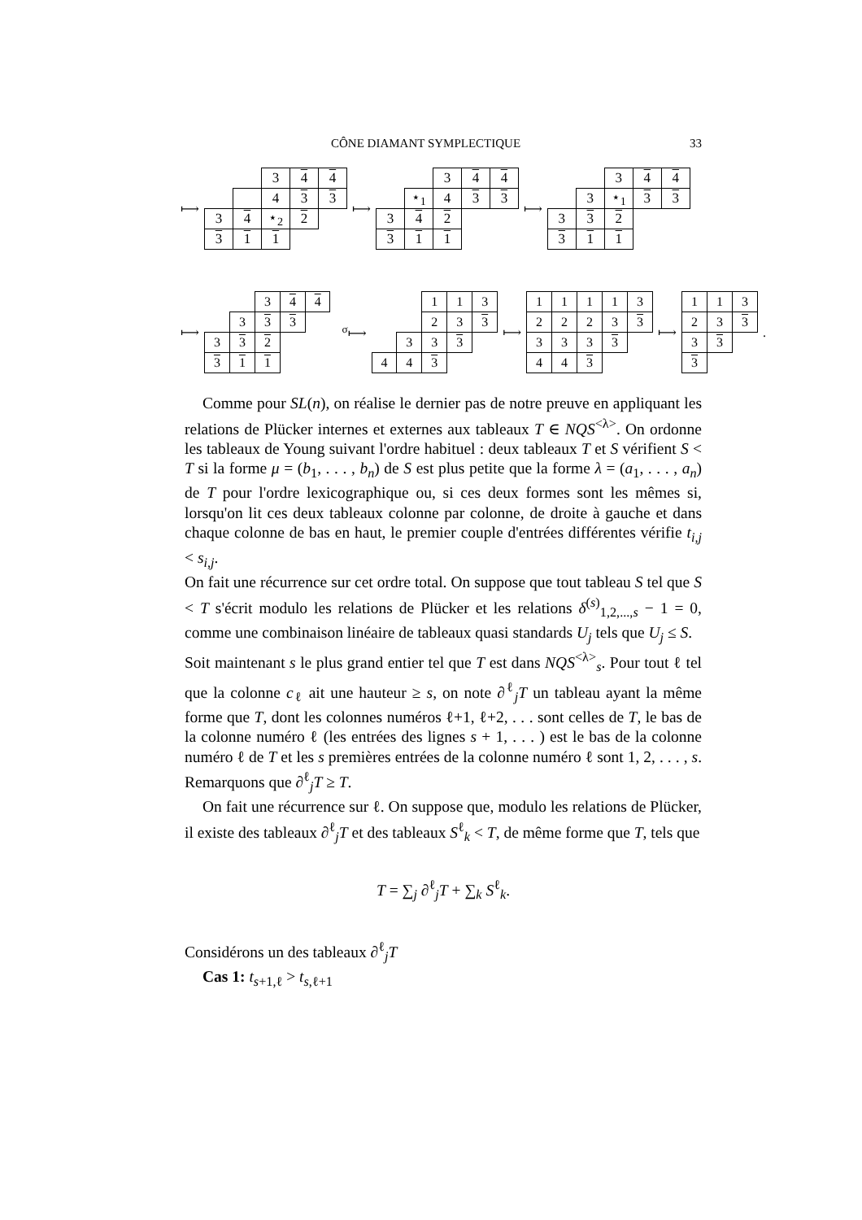CÔNE DIAMANT SYMPLECTIQUE 33
⟼
| | | 3 | 4 | 4 |
| | | 4 | 3 | 3 |
| 3 | 4 | ⋆<sub>2</sub> | 2 | |
| 3 | 1 | 1 | | |
⟼
| | | 3 | 4 | 4 |
| | ⋆<sub>1</sub> | 4 | 3 | 3 |
| 3 | 4 | 2 | | |
| 3 | 1 | 1 | | |
⟼
| | | 3 | 4 | 4 |
| | 3 | ⋆<sub>1</sub> | 3 | 3 |
| 3 | 3 | 2 | | |
| 3 | 1 | 1 | | |
⟼
| | | 3 | 4 | 4 |
| | 3 | 3 | 3 | |
| 3 | 3 | 2 | | |
| 3 | 1 | 1 | | |
<sup>σ</sup>⟼
| | | 1 | 1 | 3 |
| | | 2 | 3 | 3 |
| | 3 | 3 | 3 | |
| 4 | 4 | 3 | | |
⟼
| 1 | 1 | 1 | 1 | 3 |
| 2 | 2 | 2 | 3 | 3 |
| 3 | 3 | 3 | 3 | |
| 4 | 4 | 3 | | |
⟼
| 1 | 1 | 3 |
| 2 | 3 | 3 |
| 3 | 3 | |
| 3 | | |
.
Comme pour SL(n), on réalise le dernier pas de notre preuve en appliquant les relations de Plücker internes et externes aux tableaux T ∈ NQS<sup><λ></sup>. On ordonne les tableaux de Young suivant l'ordre habituel : deux tableaux T et S vérifient S < T si la forme μ = (b<sub>1</sub>, . . . , b<sub>n</sub>) de S est plus petite que la forme λ = (a<sub>1</sub>, . . . , a<sub>n</sub>) de T pour l'ordre lexicographique ou, si ces deux formes sont les mêmes si, lorsqu'on lit ces deux tableaux colonne par colonne, de droite à gauche et dans chaque colonne de bas en haut, le premier couple d'entrées différentes vérifie t<sub>i,j</sub> < s<sub>i,j</sub>.
On fait une récurrence sur cet ordre total. On suppose que tout tableau S tel que S < T s'écrit modulo les relations de Plücker et les relations δ<sup>(s)</sup><sub>1,2,...,s</sub> − 1 = 0, comme une combinaison linéaire de tableaux quasi standards U<sub>j</sub> tels que U<sub>j</sub> ≤ S.
Soit maintenant s le plus grand entier tel que T est dans NQS<sup><λ></sup><sub>s</sub>. Pour tout ℓ tel que la colonne c<sub>ℓ</sub> ait une hauteur ≥ s, on note ∂<sup>ℓ</sup><sub>j</sub>T un tableau ayant la même forme que T, dont les colonnes numéros ℓ+1, ℓ+2, . . . sont celles de T, le bas de la colonne numéro ℓ (les entrées des lignes s + 1, . . . ) est le bas de la colonne numéro ℓ de T et les s premières entrées de la colonne numéro ℓ sont 1, 2, . . . , s. Remarquons que ∂<sup>ℓ</sup><sub>j</sub>T ≥ T.
On fait une récurrence sur ℓ. On suppose que, modulo les relations de Plücker, il existe des tableaux ∂<sup>ℓ</sup><sub>j</sub>T et des tableaux S<sup>ℓ</sup><sub>k</sub> < T, de même forme que T, tels que
T = ∑<sub>j</sub> ∂<sup>ℓ</sup><sub>j</sub>T + ∑<sub>k</sub> S<sup>ℓ</sup><sub>k</sub>.
Considérons un des tableaux ∂<sup>ℓ</sup><sub>j</sub>T
Cas 1: t<sub>s+1,ℓ</sub> > t<sub>s,ℓ+1</sub>